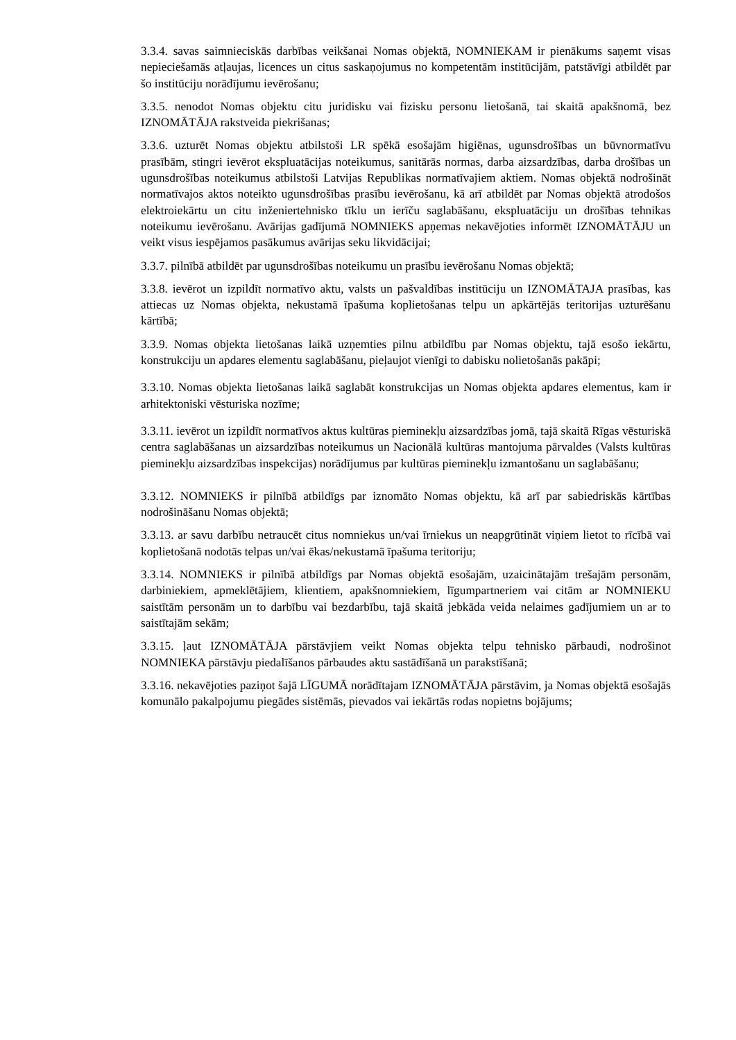3.3.4. savas saimnieciskās darbības veikšanai Nomas objektā, NOMNIEKAM ir pienākums saņemt visas nepieciešamās atļaujas, licences un citus saskaņojumus no kompetentām institūcijām, patstāvīgi atbildēt par šo institūciju norādījumu ievērošanu;
3.3.5. nenodot Nomas objektu citu juridisku vai fizisku personu lietošanā, tai skaitā apakšnomā, bez IZNOMĀTĀJA rakstveida piekrišanas;
3.3.6. uzturēt Nomas objektu atbilstoši LR spēkā esošajām higiēnas, ugunsdrošības un būvnormatīvu prasībām, stingri ievērot ekspluatācijas noteikumus, sanitārās normas, darba aizsardzības, darba drošības un ugunsdrošības noteikumus atbilstoši Latvijas Republikas normatīvajiem aktiem. Nomas objektā nodrošināt normatīvajos aktos noteikto ugunsdrošības prasību ievērošanu, kā arī atbildēt par Nomas objektā atrodošos elektroiekārtu un citu inženiertehnisko tīklu un ierīču saglabāšanu, ekspluatāciju un drošības tehnikas noteikumu ievērošanu. Avārijas gadījumā NOMNIEKS apņemas nekavējoties informēt IZNOMĀTĀJU un veikt visus iespējamos pasākumus avārijas seku likvidācijai;
3.3.7. pilnībā atbildēt par ugunsdrošības noteikumu un prasību ievērošanu Nomas objektā;
3.3.8. ievērot un izpildīt normatīvo aktu, valsts un pašvaldības institūciju un IZNOMĀTAJA prasības, kas attiecas uz Nomas objekta, nekustamā īpašuma koplietošanas telpu un apkārtējās teritorijas uzturēšanu kārtībā;
3.3.9. Nomas objekta lietošanas laikā uzņemties pilnu atbildību par Nomas objektu, tajā esošo iekārtu, konstrukciju un apdares elementu saglabāšanu, pieļaujot vienīgi to dabisku nolietošanās pakāpi;
3.3.10. Nomas objekta lietošanas laikā saglabāt konstrukcijas un Nomas objekta apdares elementus, kam ir arhitektoniski vēsturiska nozīme;
3.3.11. ievērot un izpildīt normatīvos aktus kultūras pieminekļu aizsardzības jomā, tajā skaitā Rīgas vēsturiskā centra saglabāšanas un aizsardzības noteikumus un Nacionālā kultūras mantojuma pārvaldes (Valsts kultūras pieminekļu aizsardzības inspekcijas) norādījumus par kultūras pieminekļu izmantošanu un saglabāšanu;
3.3.12. NOMNIEKS ir pilnībā atbildīgs par iznomāto Nomas objektu, kā arī par sabiedriskās kārtības nodrošināšanu Nomas objektā;
3.3.13. ar savu darbību netraucēt citus nomniekus un/vai īrniekus un neapgrūtināt viņiem lietot to rīcībā vai koplietošanā nodotās telpas un/vai ēkas/nekustamā īpašuma teritoriju;
3.3.14. NOMNIEKS ir pilnībā atbildīgs par Nomas objektā esošajām, uzaicinātajām trešajām personām, darbiniekiem, apmeklētājiem, klientiem, apakšnomniekiem, līgumpartneriem vai citām ar NOMNIEKU saistītām personām un to darbību vai bezdarbību, tajā skaitā jebkāda veida nelaimes gadījumiem un ar to saistītajām sekām;
3.3.15. ļaut IZNOMĀTĀJA pārstāvjiem veikt Nomas objekta telpu tehnisko pārbaudi, nodrošinot NOMNIEKA pārstāvju piedalīšanos pārbaudes aktu sastādīšanā un parakstīšanā;
3.3.16. nekavējoties paziņot šajā LĪGUMĀ norādītajam IZNOMĀTĀJA pārstāvim, ja Nomas objektā esošajās komunālo pakalpojumu piegādes sistēmās, pievados vai iekārtās rodas nopietns bojājums;